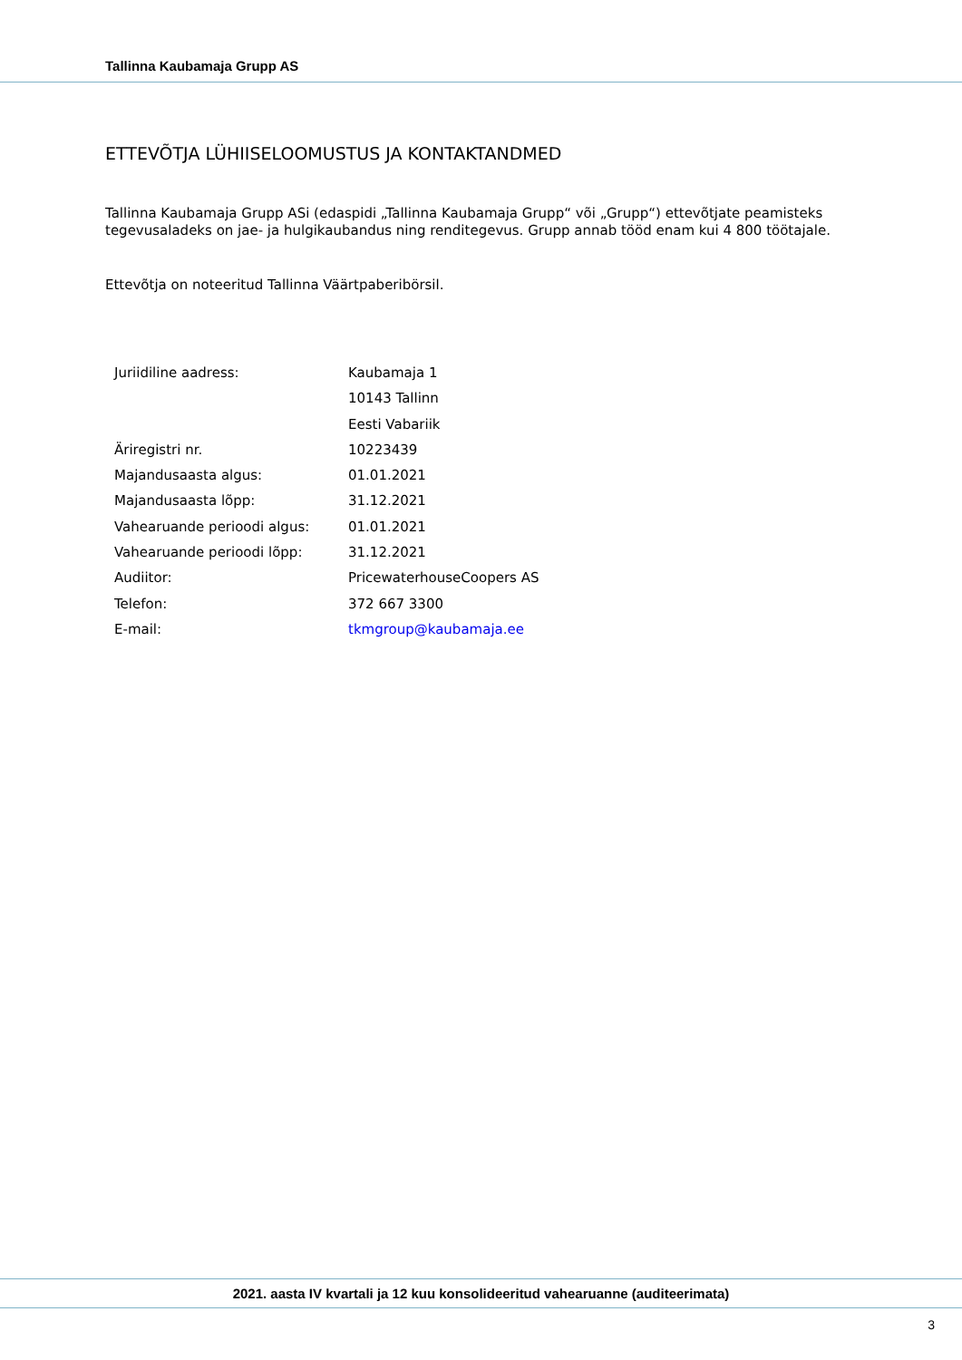Tallinna Kaubamaja Grupp AS
ETTEVÕTJA LÜHIISELOOMUSTUS JA KONTAKTANDMED
Tallinna Kaubamaja Grupp ASi (edaspidi „Tallinna Kaubamaja Grupp“ või „Grupp“) ettevõtjate peamisteks tegevusaladeks on jae- ja hulgikaubandus ning renditegevus. Grupp annab tööd enam kui 4 800 töötajale.
Ettevõtja on noteeritud Tallinna Väärtpaberibörsil.
| Juriidiline aadress: | Kaubamaja 1 |
| | 10143 Tallinn |
| | Eesti Vabariik |
| Äriregistri nr. | 10223439 |
| Majandusaasta algus: | 01.01.2021 |
| Majandusaasta lõpp: | 31.12.2021 |
| Vahearuande perioodi algus: | 01.01.2021 |
| Vahearuande perioodi lõpp: | 31.12.2021 |
| Audiitor: | PricewaterhouseCoopers AS |
| Telefon: | 372 667 3300 |
| E-mail: | tkmgroup@kaubamaja.ee |
2021. aasta IV kvartali ja 12 kuu konsolideeritud vahearuanne (auditeerimata)
3